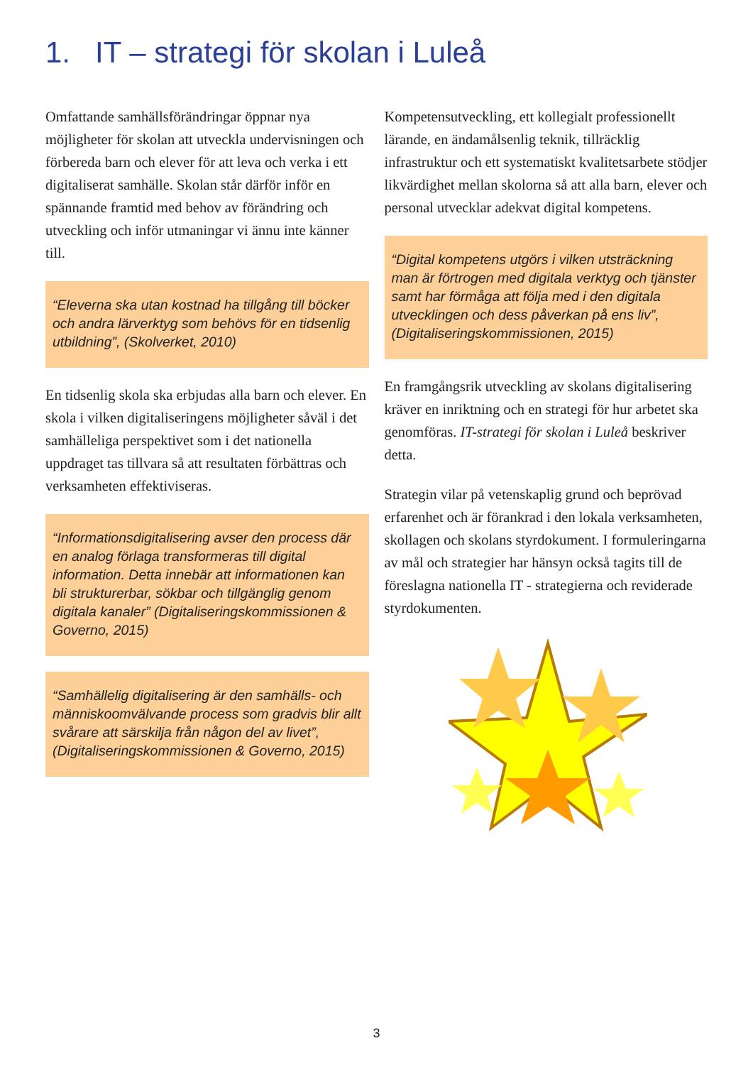1. IT – strategi för skolan i Luleå
Omfattande samhällsförändringar öppnar nya möjligheter för skolan att utveckla undervisningen och förbereda barn och elever för att leva och verka i ett digitaliserat samhälle. Skolan står därför inför en spännande framtid med behov av förändring och utveckling och inför utmaningar vi ännu inte känner till.
“Eleverna ska utan kostnad ha tillgång till böcker och andra lärverktyg som behövs för en tidsenlig utbildning”, (Skolverket, 2010)
En tidsenlig skola ska erbjudas alla barn och elever. En skola i vilken digitaliseringens möjligheter såväl i det samhälleliga perspektivet som i det nationella uppdraget tas tillvara så att resultaten förbättras och verksamheten effektiviseras.
“Informationsdigitalisering avser den process där en analog förlaga transformeras till digital information. Detta innebär att informationen kan bli strukturerbar, sökbar och tillgänglig genom digitala kanaler” (Digitaliseringskommissionen & Governo, 2015)
“Samhällelig digitalisering är den samhälls- och människoomvälvande process som gradvis blir allt svårare att särskilja från någon del av livet”,
(Digitaliseringskommissionen & Governo, 2015)
Kompetensutveckling, ett kollegialt professionellt lärande, en ändamålsenlig teknik, tillräcklig infrastruktur och ett systematiskt kvalitetsarbete stödjer likvärdighet mellan skolorna så att alla barn, elever och personal utvecklar adekvat digital kompetens.
“Digital kompetens utgörs i vilken utsträckning man är förtrogen med digitala verktyg och tjänster samt har förmåga att följa med i den digitala utvecklingen och dess påverkan på ens liv”, (Digitaliseringskommissionen, 2015)
En framgångsrik utveckling av skolans digitalisering kräver en inriktning och en strategi för hur arbetet ska genomföras. IT-strategi för skolan i Luleå beskriver detta.
Strategin vilar på vetenskaplig grund och beprövad erfarenhet och är förankrad i den lokala verksamheten, skollagen och skolans styrdokument. I formuleringarna av mål och strategier har hänsyn också tagits till de föreslagna nationella IT - strategierna och reviderade styrdokumenten.
3